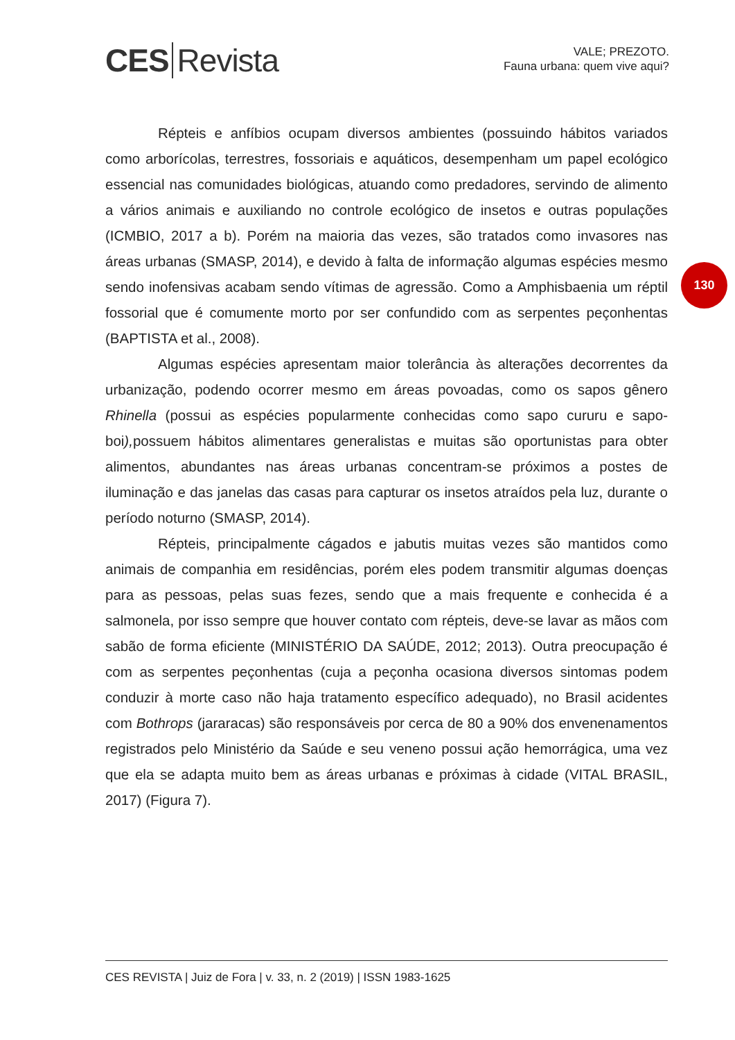CES Revista
VALE; PREZOTO.
Fauna urbana: quem vive aqui?
130
Répteis e anfíbios ocupam diversos ambientes (possuindo hábitos variados como arborícolas, terrestres, fossoriais e aquáticos, desempenham um papel ecológico essencial nas comunidades biológicas, atuando como predadores, servindo de alimento a vários animais e auxiliando no controle ecológico de insetos e outras populações (ICMBIO, 2017 a b). Porém na maioria das vezes, são tratados como invasores nas áreas urbanas (SMASP, 2014), e devido à falta de informação algumas espécies mesmo sendo inofensivas acabam sendo vítimas de agressão. Como a Amphisbaenia um réptil fossorial que é comumente morto por ser confundido com as serpentes peçonhentas (BAPTISTA et al., 2008).
Algumas espécies apresentam maior tolerância às alterações decorrentes da urbanização, podendo ocorrer mesmo em áreas povoadas, como os sapos gênero Rhinella (possui as espécies popularmente conhecidas como sapo cururu e sapo-boi), possuem hábitos alimentares generalistas e muitas são oportunistas para obter alimentos, abundantes nas áreas urbanas concentram-se próximos a postes de iluminação e das janelas das casas para capturar os insetos atraídos pela luz, durante o período noturno (SMASP, 2014).
Répteis, principalmente cágados e jabutis muitas vezes são mantidos como animais de companhia em residências, porém eles podem transmitir algumas doenças para as pessoas, pelas suas fezes, sendo que a mais frequente e conhecida é a salmonela, por isso sempre que houver contato com répteis, deve-se lavar as mãos com sabão de forma eficiente (MINISTÉRIO DA SAÚDE, 2012; 2013). Outra preocupação é com as serpentes peçonhentas (cuja a peçonha ocasiona diversos sintomas podem conduzir à morte caso não haja tratamento específico adequado), no Brasil acidentes com Bothrops (jararacas) são responsáveis por cerca de 80 a 90% dos envenenamentos registrados pelo Ministério da Saúde e seu veneno possui ação hemorrágica, uma vez que ela se adapta muito bem as áreas urbanas e próximas à cidade (VITAL BRASIL, 2017) (Figura 7).
CES REVISTA | Juiz de Fora | v. 33, n. 2 (2019) | ISSN 1983-1625